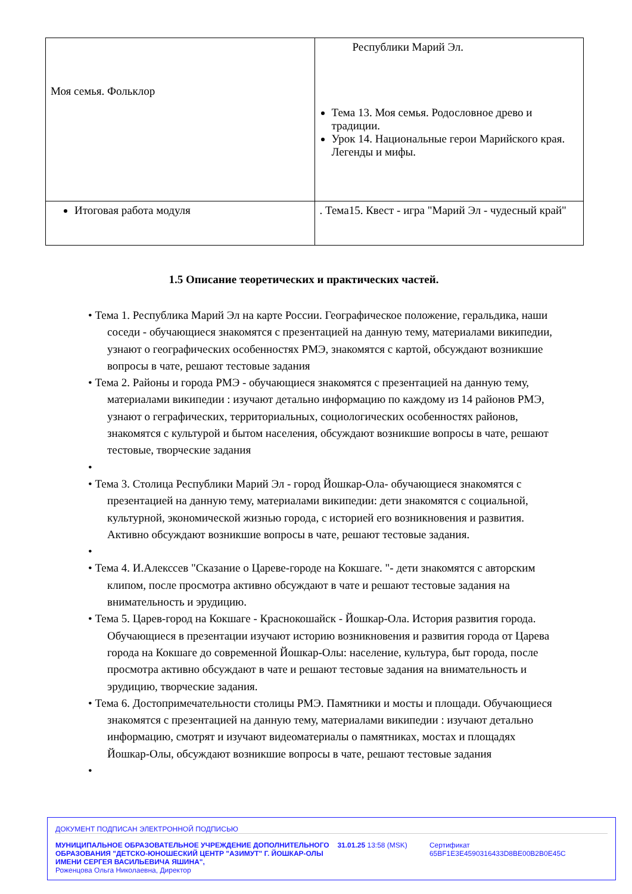| Моя семья. Фольклор | Республики Марий Эл. Тема 13. Моя семья. Родословное древо и традиции. Урок 14. Национальные герои Марийского края. Легенды и мифы. |
| Итоговая работа модуля | . Тема15. Квест - игра "Марий Эл - чудесный край" |
1.5 Описание теоретических и практических частей.
• Тема 1. Республика Марий Эл на карте России. Географическое положение, геральдика, наши соседи - обучающиеся знакомятся с презентацией на данную тему, материалами википедии, узнают о географических особенностях РМЭ, знакомятся с картой, обсуждают возникшие вопросы в чате, решают тестовые задания
• Тема 2. Районы и города РМЭ - обучающиеся знакомятся с презентацией на данную тему, материалами википедии : изучают детально информацию по каждому из 14 районов РМЭ, узнают о геграфических, территориальных, социологических особенностях районов, знакомятся с культурой и бытом населения, обсуждают возникшие вопросы в чате, решают тестовые, творческие задания
•
• Тема 3. Столица Республики Марий Эл - город Йошкар-Ола- обучающиеся знакомятся с презентацией на данную тему, материалами википедии: дети знакомятся с социальной, культурной, экономической жизнью города, с историей его возникновения и развития. Активно обсуждают возникшие вопросы в чате, решают тестовые задания.
•
• Тема 4. И.Алекссев "Сказание о Цареве-городе на Кокшаге. "- дети знакомятся с авторским клипом, после просмотра активно обсуждают в чате и решают тестовые задания на внимательность и эрудицию.
• Тема 5. Царев-город на Кокшаге - Краснокошайск - Йошкар-Ола. История развития города. Обучающиеся в презентации изучают историю возникновения и развития города от Царева города на Кокшаге до современной Йошкар-Олы: население, культура, быт города, после просмотра активно обсуждают в чате и решают тестовые задания на внимательность и эрудицию, творческие задания.
• Тема 6. Достопримечательности столицы РМЭ. Памятники и мосты и площади. Обучающиеся знакомятся с презентацией на данную тему, материалами википедии : изучают детально информацию, смотрят и изучают видеоматериалы о памятниках, мостах и площадях Йошкар-Олы, обсуждают возникшие вопросы в чате, решают тестовые задания
•
ДОКУМЕНТ ПОДПИСАН ЭЛЕКТРОННОЙ ПОДПИСЬЮ
МУНИЦИПАЛЬНОЕ ОБРАЗОВАТЕЛЬНОЕ УЧРЕЖДЕНИЕ ДОПОЛНИТЕЛЬНОГО ОБРАЗОВАНИЯ "ДЕТСКО-ЮНОШЕСКИЙ ЦЕНТР "АЗИМУТ" Г. ЙОШКАР-ОЛЫ ИМЕНИ СЕРГЕЯ ВАСИЛЬЕВИЧА ЯШИНА",
Роженцова Ольга Николаевна, Директор
31.01.25 13:58 (MSK) Сертификат 65BF1E3E4590316433D8BE00B2B0E45C